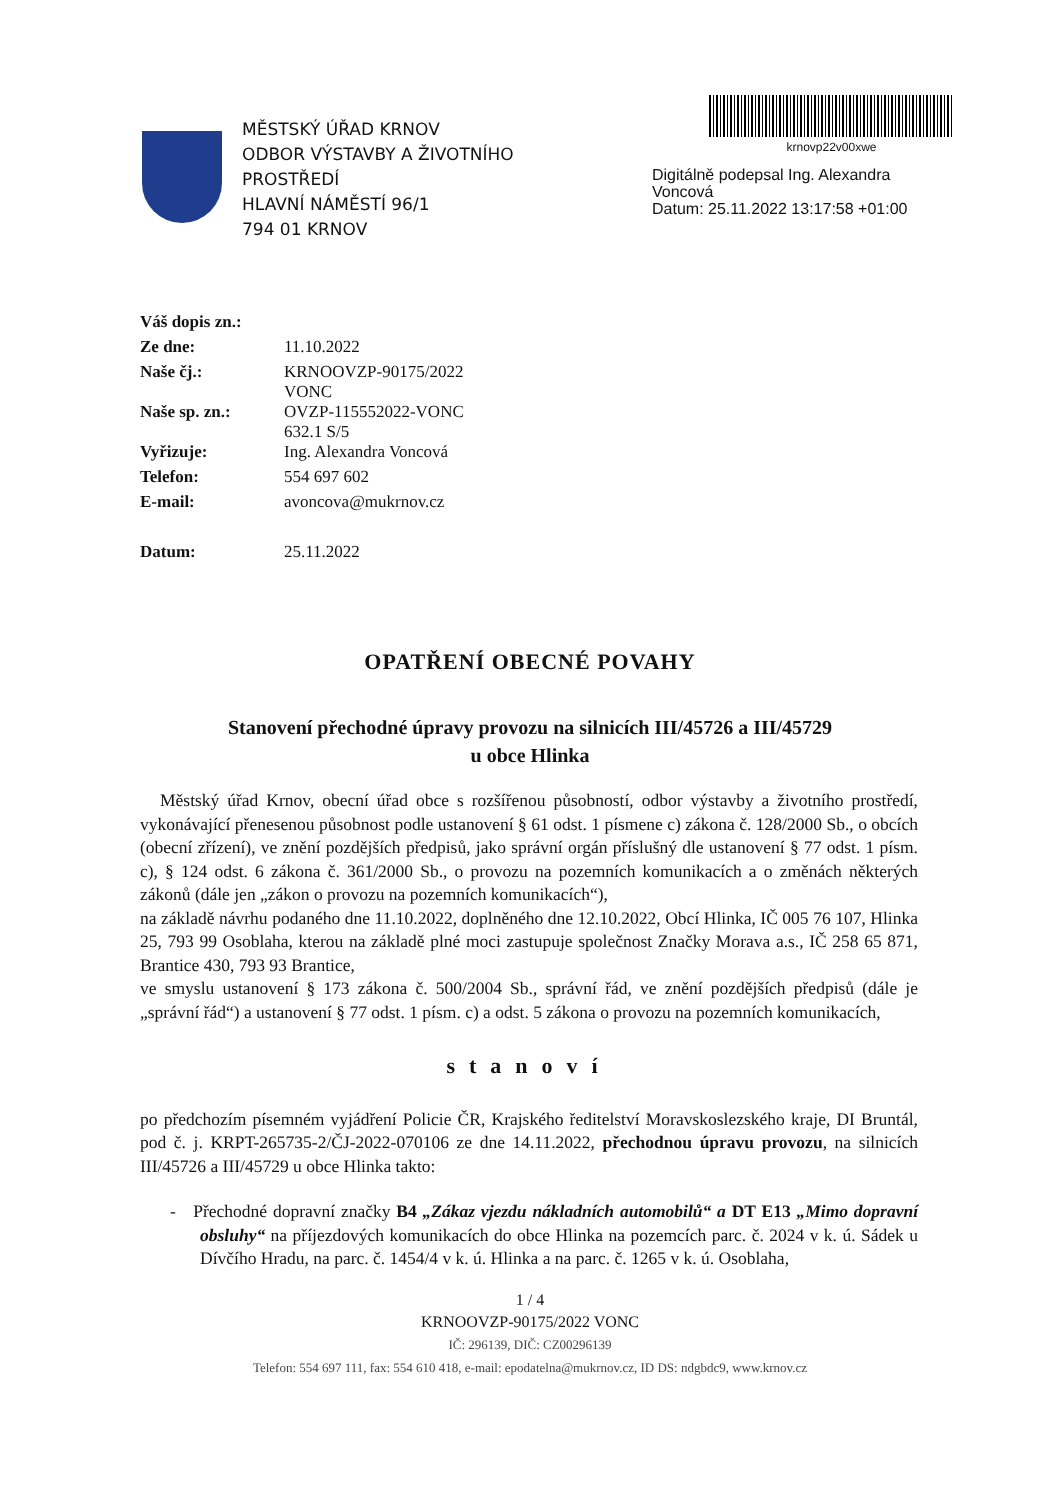MĚSTSKÝ ÚŘAD KRNOV
ODBOR VÝSTAVBY A ŽIVOTNÍHO PROSTŘEDÍ
HLAVNÍ NÁMĚSTÍ 96/1
794 01 KRNOV
krnovp22v00xwe
Digitálně podepsal Ing. Alexandra
Voncová
Datum: 25.11.2022 13:17:58 +01:00
| Váš dopis zn.: | |
| Ze dne: | 11.10.2022 |
| Naše čj.: | KRNOOVZP-90175/2022 VONC |
| Naše sp. zn.: | OVZP-115552022-VONC 632.1 S/5 |
| Vyřizuje: | Ing. Alexandra Voncová |
| Telefon: | 554 697 602 |
| E-mail: | avoncova@mukrnov.cz |
| Datum: | 25.11.2022 |
OPATŘENÍ OBECNÉ POVAHY
Stanovení přechodné úpravy provozu na silnicích III/45726 a III/45729
u obce Hlinka
Městský úřad Krnov, obecní úřad obce s rozšířenou působností, odbor výstavby a životního prostředí, vykonávající přenesenou působnost podle ustanovení § 61 odst. 1 písmene c) zákona č. 128/2000 Sb., o obcích (obecní zřízení), ve znění pozdějších předpisů, jako správní orgán příslušný dle ustanovení § 77 odst. 1 písm. c), § 124 odst. 6 zákona č. 361/2000 Sb., o provozu na pozemních komunikacích a o změnách některých zákonů (dále jen „zákon o provozu na pozemních komunikacích“),
na základě návrhu podaného dne 11.10.2022, doplněného dne 12.10.2022, Obcí Hlinka, IČ 005 76 107, Hlinka 25, 793 99 Osoblaha, kterou na základě plné moci zastupuje společnost Značky Morava a.s., IČ 258 65 871, Brantice 430, 793 93 Brantice,
ve smyslu ustanovení § 173 zákona č. 500/2004 Sb., správní řád, ve znění pozdějších předpisů (dále je „správní řád“) a ustanovení § 77 odst. 1 písm. c) a odst. 5 zákona o provozu na pozemních komunikacích,
stanoví
po předchozím písemném vyjádření Policie ČR, Krajského ředitelství Moravskoslezského kraje, DI Bruntál, pod č. j. KRPT-265735-2/ČJ-2022-070106 ze dne 14.11.2022, přechodnou úpravu provozu, na silnicích III/45726 a III/45729 u obce Hlinka takto:
- Přechodné dopravní značky B4 „Zákaz vjezdu nákladních automobilů“ a DT E13 „Mimo dopravní obsluhy“ na příjezdových komunikacích do obce Hlinka na pozemcích parc. č. 2024 v k. ú. Sádek u Dívčího Hradu, na parc. č. 1454/4 v k. ú. Hlinka a na parc. č. 1265 v k. ú. Osoblaha,
1 / 4
KRNOOVZP-90175/2022 VONC
IČ: 296139, DIČ: CZ00296139
Telefon: 554 697 111, fax: 554 610 418, e-mail: epodatelna@mukrnov.cz, ID DS: ndgbdc9, www.krnov.cz